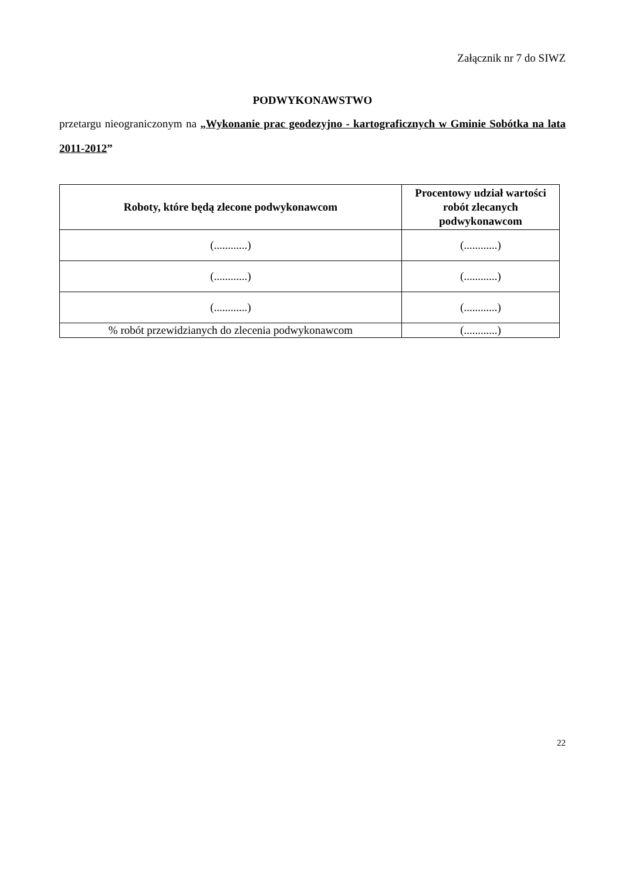Załącznik nr 7 do SIWZ
PODWYKONAWSTWO
przetargu nieograniczonym na „Wykonanie prac geodezyjno - kartograficznych w Gminie Sobótka na lata 2011-2012”
| Roboty, które będą zlecone podwykonawcom | Procentowy udział wartości robót zlecanych podwykonawcom |
| --- | --- |
| (............) | (............) |
| (............) | (............) |
| (............) | (............) |
| % robót przewidzianych do zlecenia podwykonawcom | (............) |
22